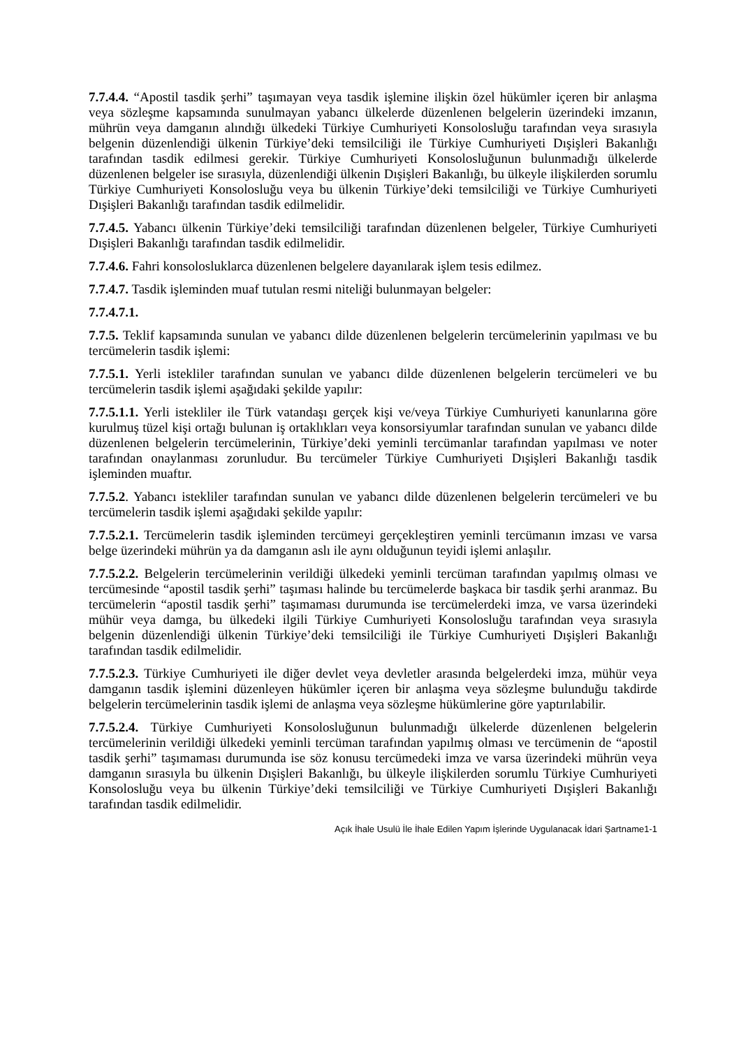7.7.4.4. “Apostil tasdik şerhi” taşımayan veya tasdik işlemine ilişkin özel hükümler içeren bir anlaşma veya sözleşme kapsamında sunulmayan yabancı ülkelerde düzenlenen belgelerin üzerindeki imzanın, mührün veya damganın alındığı ülkedeki Türkiye Cumhuriyeti Konsolosluğu tarafından veya sırasıyla belgenin düzenlendiği ülkenin Türkiye’deki temsilciliği ile Türkiye Cumhuriyeti Dışişleri Bakanlığı tarafından tasdik edilmesi gerekir. Türkiye Cumhuriyeti Konsolosluğunun bulunmadığı ülkelerde düzenlenen belgeler ise sırasıyla, düzenlendiği ülkenin Dışişleri Bakanlığı, bu ülkeyle ilişkilerden sorumlu Türkiye Cumhuriyeti Konsolosluğu veya bu ülkenin Türkiye’deki temsilciliği ve Türkiye Cumhuriyeti Dışişleri Bakanlığı tarafından tasdik edilmelidir.
7.7.4.5. Yabancı ülkenin Türkiye’deki temsilciliği tarafından düzenlenen belgeler, Türkiye Cumhuriyeti Dışişleri Bakanlığı tarafından tasdik edilmelidir.
7.7.4.6. Fahri konsolosluklarca düzenlenen belgelere dayanılarak işlem tesis edilmez.
7.7.4.7. Tasdik işleminden muaf tutulan resmi niteliği bulunmayan belgeler:
7.7.4.7.1.
7.7.5. Teklif kapsamında sunulan ve yabancı dilde düzenlenen belgelerin tercümelerinin yapılması ve bu tercümelerin tasdik işlemi:
7.7.5.1. Yerli istekliler tarafından sunulan ve yabancı dilde düzenlenen belgelerin tercümeleri ve bu tercümelerin tasdik işlemi aşağıdaki şekilde yapılır:
7.7.5.1.1. Yerli istekliler ile Türk vatandaşı gerçek kişi ve/veya Türkiye Cumhuriyeti kanunlarına göre kurulmuş tüzel kişi ortağı bulunan iş ortaklıkları veya konsorsiyumlar tarafından sunulan ve yabancı dilde düzenlenen belgelerin tercümelerinin, Türkiye’deki yeminli tercümanlar tarafından yapılması ve noter tarafından onaylanması zorunludur. Bu tercümeler Türkiye Cumhuriyeti Dışişleri Bakanlığı tasdik işleminden muaftır.
7.7.5.2. Yabancı istekliler tarafından sunulan ve yabancı dilde düzenlenen belgelerin tercümeleri ve bu tercümelerin tasdik işlemi aşağıdaki şekilde yapılır:
7.7.5.2.1. Tercümelerin tasdik işleminden tercümeyi gerçekleştiren yeminli tercümanın imzası ve varsa belge üzerindeki mührün ya da damganın aslı ile aynı olduğunun teyidi işlemi anlaşılır.
7.7.5.2.2. Belgelerin tercümelerinin verildiği ülkedeki yeminli tercüman tarafından yapılmış olması ve tercümesinde “apostil tasdik şerhi” taşıması halinde bu tercümelerde başkaca bir tasdik şerhi aranmaz. Bu tercümelerin “apostil tasdik şerhi” taşımaması durumunda ise tercümelerdeki imza, ve varsa üzerindeki mühür veya damga, bu ülkedeki ilgili Türkiye Cumhuriyeti Konsolosluğu tarafından veya sırasıyla belgenin düzenlendiği ülkenin Türkiye’deki temsilciliği ile Türkiye Cumhuriyeti Dışişleri Bakanlığı tarafından tasdik edilmelidir.
7.7.5.2.3. Türkiye Cumhuriyeti ile diğer devlet veya devletler arasında belgelerdeki imza, mühür veya damganın tasdik işlemini düzenleyen hükümler içeren bir anlaşma veya sözleşme bulunduğu takdirde belgelerin tercümelerinin tasdik işlemi de anlaşma veya sözleşme hükümlerine göre yaptırılabilir.
7.7.5.2.4. Türkiye Cumhuriyeti Konsolosluğunun bulunmadığı ülkelerde düzenlenen belgelerin tercümelerinin verildiği ülkedeki yeminli tercüman tarafından yapılmış olması ve tercümenin de “apostil tasdik şerhi” taşımaması durumunda ise söz konusu tercümedeki imza ve varsa üzerindeki mührün veya damganın sırasıyla bu ülkenin Dışişleri Bakanlığı, bu ülkeyle ilişkilerden sorumlu Türkiye Cumhuriyeti Konsolosluğu veya bu ülkenin Türkiye’deki temsilciliği ve Türkiye Cumhuriyeti Dışişleri Bakanlığı tarafından tasdik edilmelidir.
Açık İhale Usulü İle İhale Edilen Yapım İşlerinde Uygulanacak İdari Şartname1-1